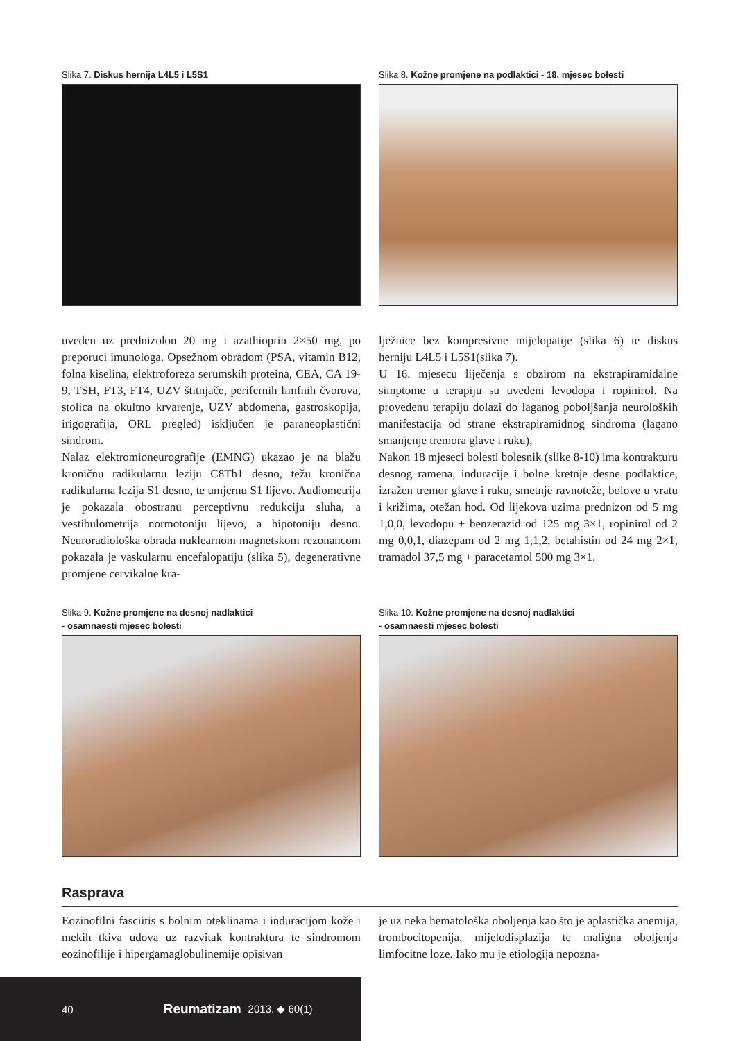Slika 7. Diskus hernija L4L5 i L5S1 Slika 8. Kožne promjene na podlaktici - 18. mjesec bolesti
uveden uz prednizolon 20 mg i azathioprin 2×50 mg, po preporuci imunologa. Opsežnom obradom (PSA, vitamin B12, folna kiselina, elektroforeza serumskih proteina, CEA, CA 19-9, TSH, FT3, FT4, UZV štitnjače, perifernih limfnih čvorova, stolica na okultno krvarenje, UZV abdomena, gastroskopija, irigografija, ORL pregled) isključen je paraneoplastični sindrom.
Nalaz elektromioneurografije (EMNG) ukazao je na blažu kroničnu radikularnu leziju C8Th1 desno, težu kronična radikularna lezija S1 desno, te umjernu S1 lijevo. Audiometrija je pokazala obostranu perceptivnu redukciju sluha, a vestibulometrija normotoniju lijevo, a hipotoniju desno. Neuroradiološka obrada nuklearnom magnetskom rezonancom pokazala je vaskularnu encefalopatiju (slika 5), degenerativne promjene cervikalne kra-
lježnice bez kompresivne mijelopatije (slika 6) te diskus herniju L4L5 i L5S1(slika 7).
U 16. mjesecu liječenja s obzirom na ekstrapiramidalne simptome u terapiju su uvedeni levodopa i ropinirol. Na provedenu terapiju dolazi do laganog poboljšanja neuroloških manifestacija od strane ekstrapiramidnog sindroma (lagano smanjenje tremora glave i ruku),
Nakon 18 mjeseci bolesti bolesnik (slike 8-10) ima kontrakturu desnog ramena, induracije i bolne kretnje desne podlaktice, izražen tremor glave i ruku, smetnje ravnoteže, bolove u vratu i križima, otežan hod. Od lijekova uzima prednizon od 5 mg 1,0,0, levodopu + benzerazid od 125 mg 3×1, ropinirol od 2 mg 0,0,1, diazepam od 2 mg 1,1,2, betahistin od 24 mg 2×1, tramadol 37,5 mg + paracetamol 500 mg 3×1.
Slika 9. Kožne promjene na desnoj nadlaktici
- osamnaesti mjesec bolesti
Slika 10. Kožne promjene na desnoj nadlaktici
- osamnaesti mjesec bolesti
Rasprava
Eozinofilni fasciitis s bolnim oteklinama i induracijom kože i mekih tkiva udova uz razvitak kontraktura te sindromom eozinofilije i hipergamaglobulinemije opisivan
je uz neka hematološka oboljenja kao što je aplastička anemija, trombocitopenija, mijelodisplazija te maligna oboljenja limfocitne loze. Iako mu je etiologija nepozna-
40 Reumatizam 2013. ◆ 60(1)